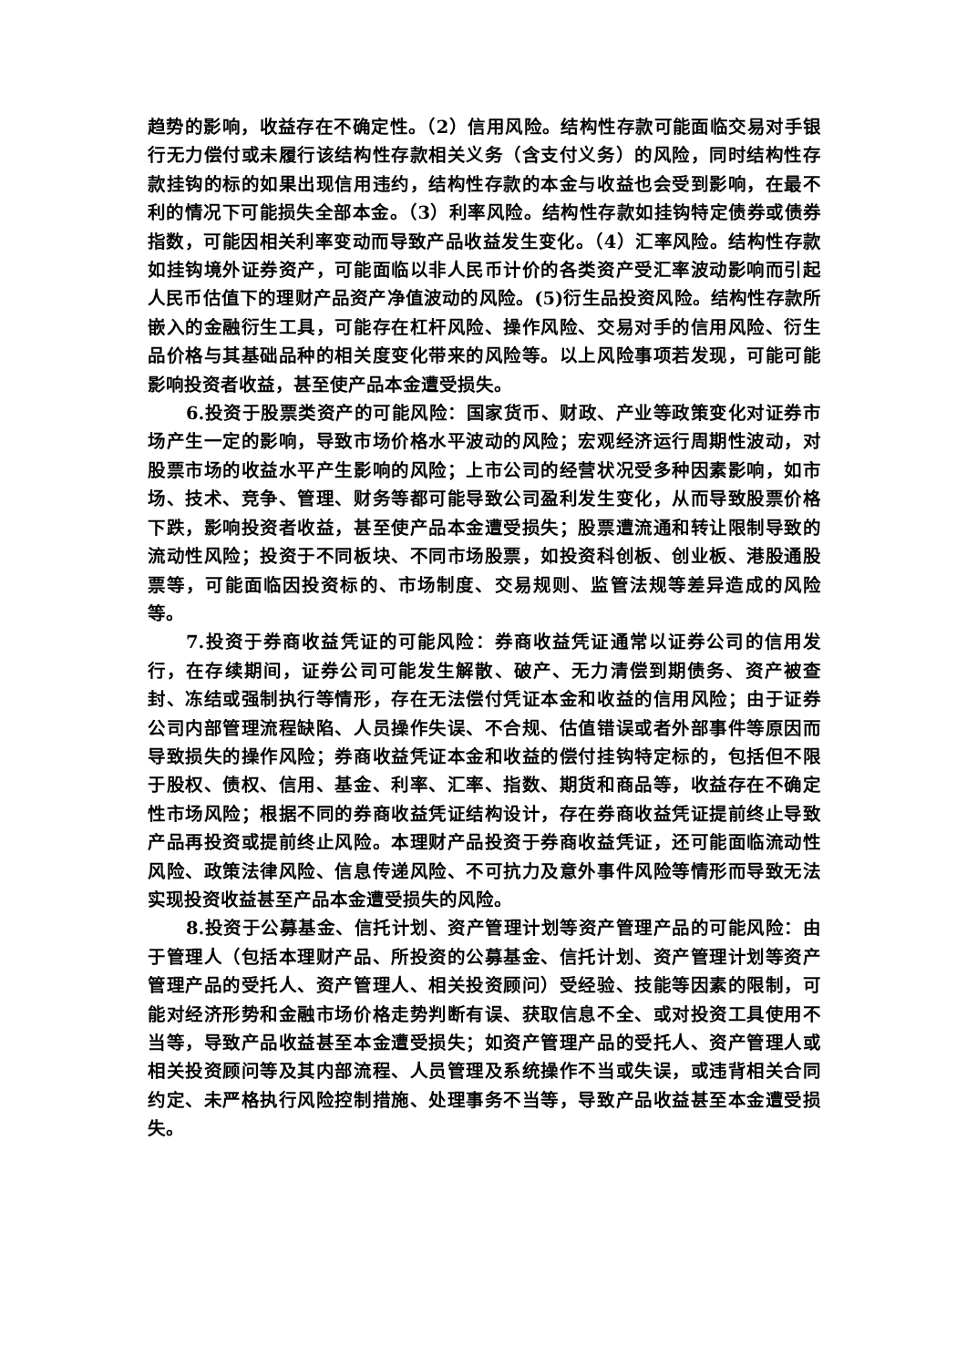趋势的影响，收益存在不确定性。（2）信用风险。结构性存款可能面临交易对手银行无力偿付或未履行该结构性存款相关义务（含支付义务）的风险，同时结构性存款挂钩的标的如果出现信用违约，结构性存款的本金与收益也会受到影响，在最不利的情况下可能损失全部本金。（3）利率风险。结构性存款如挂钩特定债券或债券指数，可能因相关利率变动而导致产品收益发生变化。（4）汇率风险。结构性存款如挂钩境外证券资产，可能面临以非人民币计价的各类资产受汇率波动影响而引起人民币估值下的理财产品资产净值波动的风险。(5)衍生品投资风险。结构性存款所嵌入的金融衍生工具，可能存在杠杆风险、操作风险、交易对手的信用风险、衍生品价格与其基础品种的相关度变化带来的风险等。以上风险事项若发现，可能可能影响投资者收益，甚至使产品本金遭受损失。
6.投资于股票类资产的可能风险：国家货币、财政、产业等政策变化对证券市场产生一定的影响，导致市场价格水平波动的风险；宏观经济运行周期性波动，对股票市场的收益水平产生影响的风险；上市公司的经营状况受多种因素影响，如市场、技术、竞争、管理、财务等都可能导致公司盈利发生变化，从而导致股票价格下跌，影响投资者收益，甚至使产品本金遭受损失；股票遭流通和转让限制导致的流动性风险；投资于不同板块、不同市场股票，如投资科创板、创业板、港股通股票等，可能面临因投资标的、市场制度、交易规则、监管法规等差异造成的风险等。
7.投资于券商收益凭证的可能风险：券商收益凭证通常以证券公司的信用发行，在存续期间，证券公司可能发生解散、破产、无力清偿到期债务、资产被查封、冻结或强制执行等情形，存在无法偿付凭证本金和收益的信用风险；由于证券公司内部管理流程缺陷、人员操作失误、不合规、估值错误或者外部事件等原因而导致损失的操作风险；券商收益凭证本金和收益的偿付挂钩特定标的，包括但不限于股权、债权、信用、基金、利率、汇率、指数、期货和商品等，收益存在不确定性市场风险；根据不同的券商收益凭证结构设计，存在券商收益凭证提前终止导致产品再投资或提前终止风险。本理财产品投资于券商收益凭证，还可能面临流动性风险、政策法律风险、信息传递风险、不可抗力及意外事件风险等情形而导致无法实现投资收益甚至产品本金遭受损失的风险。
8.投资于公募基金、信托计划、资产管理计划等资产管理产品的可能风险：由于管理人（包括本理财产品、所投资的公募基金、信托计划、资产管理计划等资产管理产品的受托人、资产管理人、相关投资顾问）受经验、技能等因素的限制，可能对经济形势和金融市场价格走势判断有误、获取信息不全、或对投资工具使用不当等，导致产品收益甚至本金遭受损失；如资产管理产品的受托人、资产管理人或相关投资顾问等及其内部流程、人员管理及系统操作不当或失误，或违背相关合同约定、未严格执行风险控制措施、处理事务不当等，导致产品收益甚至本金遭受损失。